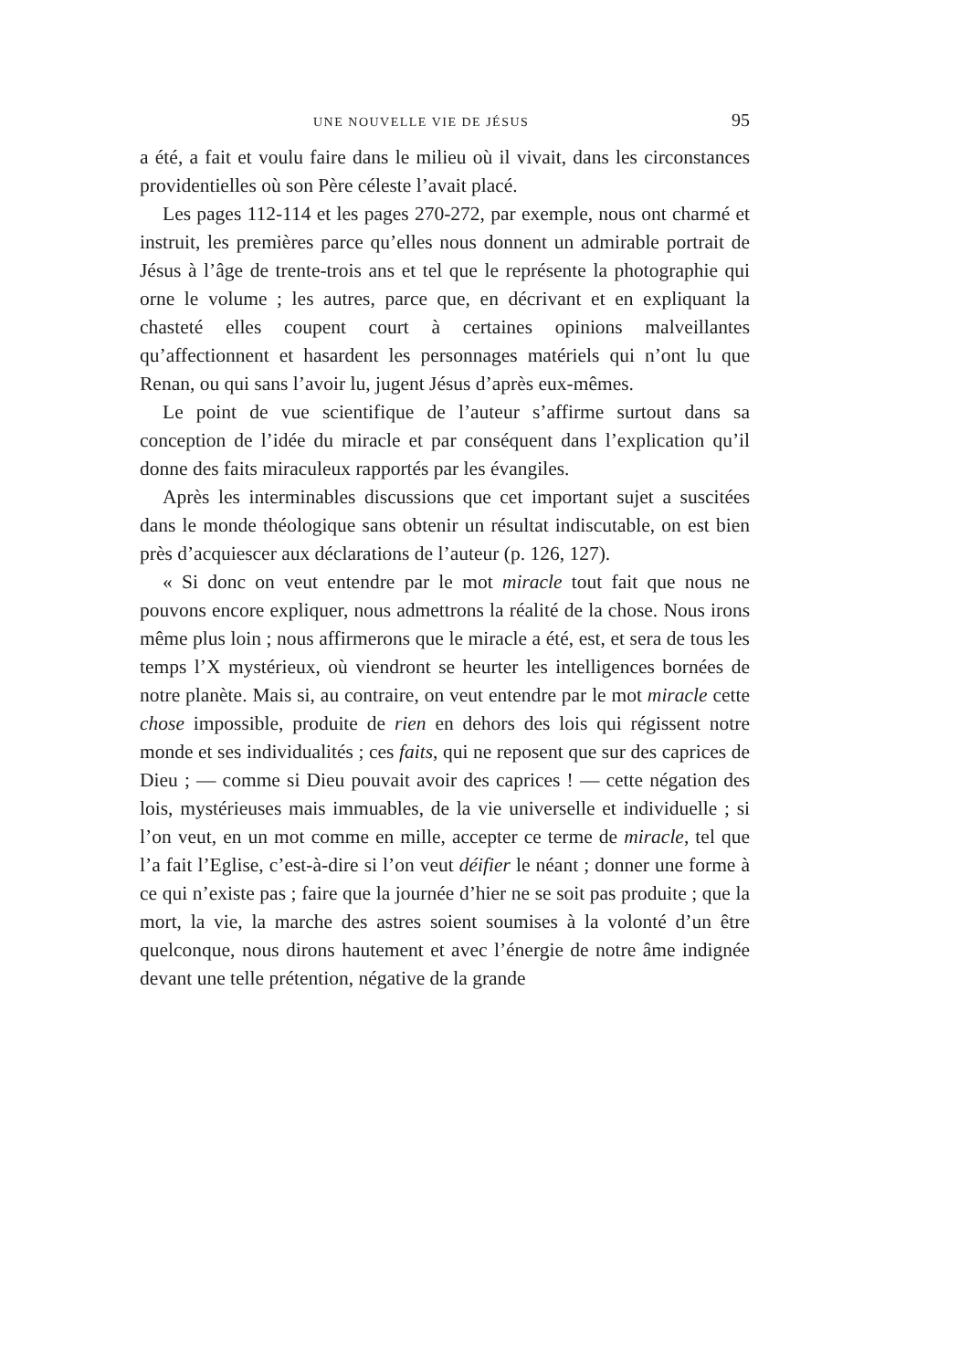UNE NOUVELLE VIE DE JÉSUS 95
a été, a fait et voulu faire dans le milieu où il vivait, dans les circonstances providentielles où son Père céleste l’avait placé.
Les pages 112-114 et les pages 270-272, par exemple, nous ont charmé et instruit, les premières parce qu’elles nous donnent un admirable portrait de Jésus à l’âge de trente-trois ans et tel que le représente la photographie qui orne le volume ; les autres, parce que, en décrivant et en expliquant la chasteté elles coupent court à certaines opinions malveillantes qu’affectionnent et hasardent les personnages matériels qui n’ont lu que Renan, ou qui sans l’avoir lu, jugent Jésus d’après eux-mêmes.
Le point de vue scientifique de l’auteur s’affirme surtout dans sa conception de l’idée du miracle et par conséquent dans l’explication qu’il donne des faits miraculeux rapportés par les évangiles.
Après les interminables discussions que cet important sujet a suscitées dans le monde théologique sans obtenir un résultat indiscutable, on est bien près d’acquiescer aux déclarations de l’auteur (p. 126, 127).
« Si donc on veut entendre par le mot miracle tout fait que nous ne pouvons encore expliquer, nous admettrons la réalité de la chose. Nous irons même plus loin ; nous affirmerons que le miracle a été, est, et sera de tous les temps l’X mystérieux, où viendront se heurter les intelligences bornées de notre planète. Mais si, au contraire, on veut entendre par le mot miracle cette chose impossible, produite de rien en dehors des lois qui régissent notre monde et ses individualités ; ces faits, qui ne reposent que sur des caprices de Dieu ; — comme si Dieu pouvait avoir des caprices ! — cette négation des lois, mystérieuses mais immuables, de la vie universelle et individuelle ; si l’on veut, en un mot comme en mille, accepter ce terme de miracle, tel que l’a fait l’Eglise, c’est-à-dire si l’on veut déifier le néant ; donner une forme à ce qui n’existe pas ; faire que la journée d’hier ne se soit pas produite ; que la mort, la vie, la marche des astres soient soumises à la volonté d’un être quelconque, nous dirons hautement et avec l’énergie de notre âme indignée devant une telle prétention, négative de la grande